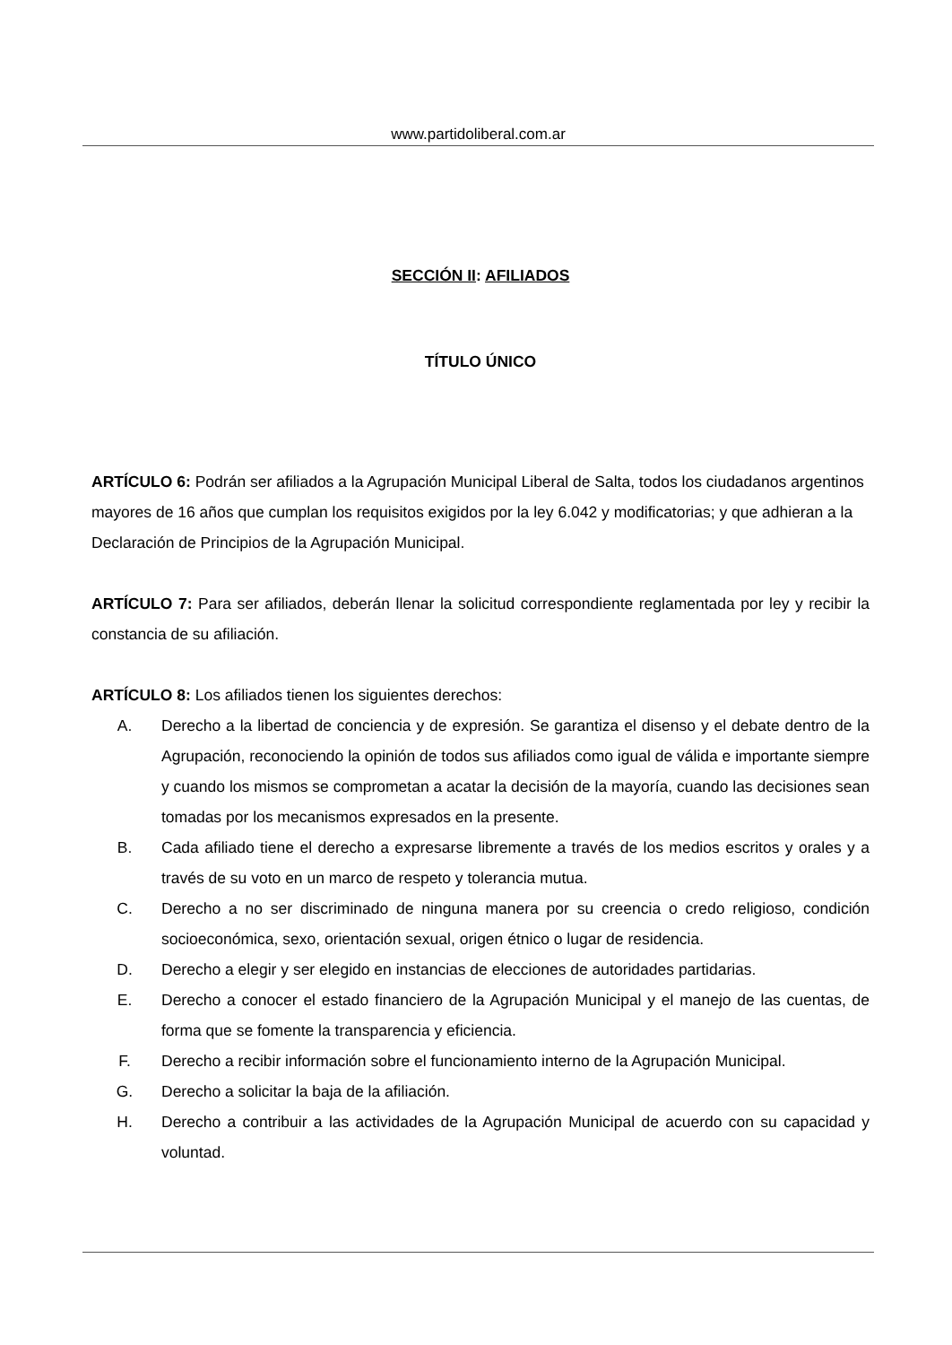www.partidoliberal.com.ar
SECCIÓN II: AFILIADOS
TÍTULO ÚNICO
ARTÍCULO 6: Podrán ser afiliados a la Agrupación Municipal Liberal de Salta, todos los ciudadanos argentinos mayores de 16 años que cumplan los requisitos exigidos por la ley 6.042 y modificatorias; y que adhieran a la Declaración de Principios de la Agrupación Municipal.
ARTÍCULO 7: Para ser afiliados, deberán llenar la solicitud correspondiente reglamentada por ley y recibir la constancia de su afiliación.
ARTÍCULO 8: Los afiliados tienen los siguientes derechos:
A. Derecho a la libertad de conciencia y de expresión. Se garantiza el disenso y el debate dentro de la Agrupación, reconociendo la opinión de todos sus afiliados como igual de válida e importante siempre y cuando los mismos se comprometan a acatar la decisión de la mayoría, cuando las decisiones sean tomadas por los mecanismos expresados en la presente.
B. Cada afiliado tiene el derecho a expresarse libremente a través de los medios escritos y orales y a través de su voto en un marco de respeto y tolerancia mutua.
C. Derecho a no ser discriminado de ninguna manera por su creencia o credo religioso, condición socioeconómica, sexo, orientación sexual, origen étnico o lugar de residencia.
D. Derecho a elegir y ser elegido en instancias de elecciones de autoridades partidarias.
E. Derecho a conocer el estado financiero de la Agrupación Municipal y el manejo de las cuentas, de forma que se fomente la transparencia y eficiencia.
F. Derecho a recibir información sobre el funcionamiento interno de la Agrupación Municipal.
G. Derecho a solicitar la baja de la afiliación.
H. Derecho a contribuir a las actividades de la Agrupación Municipal de acuerdo con su capacidad y voluntad.